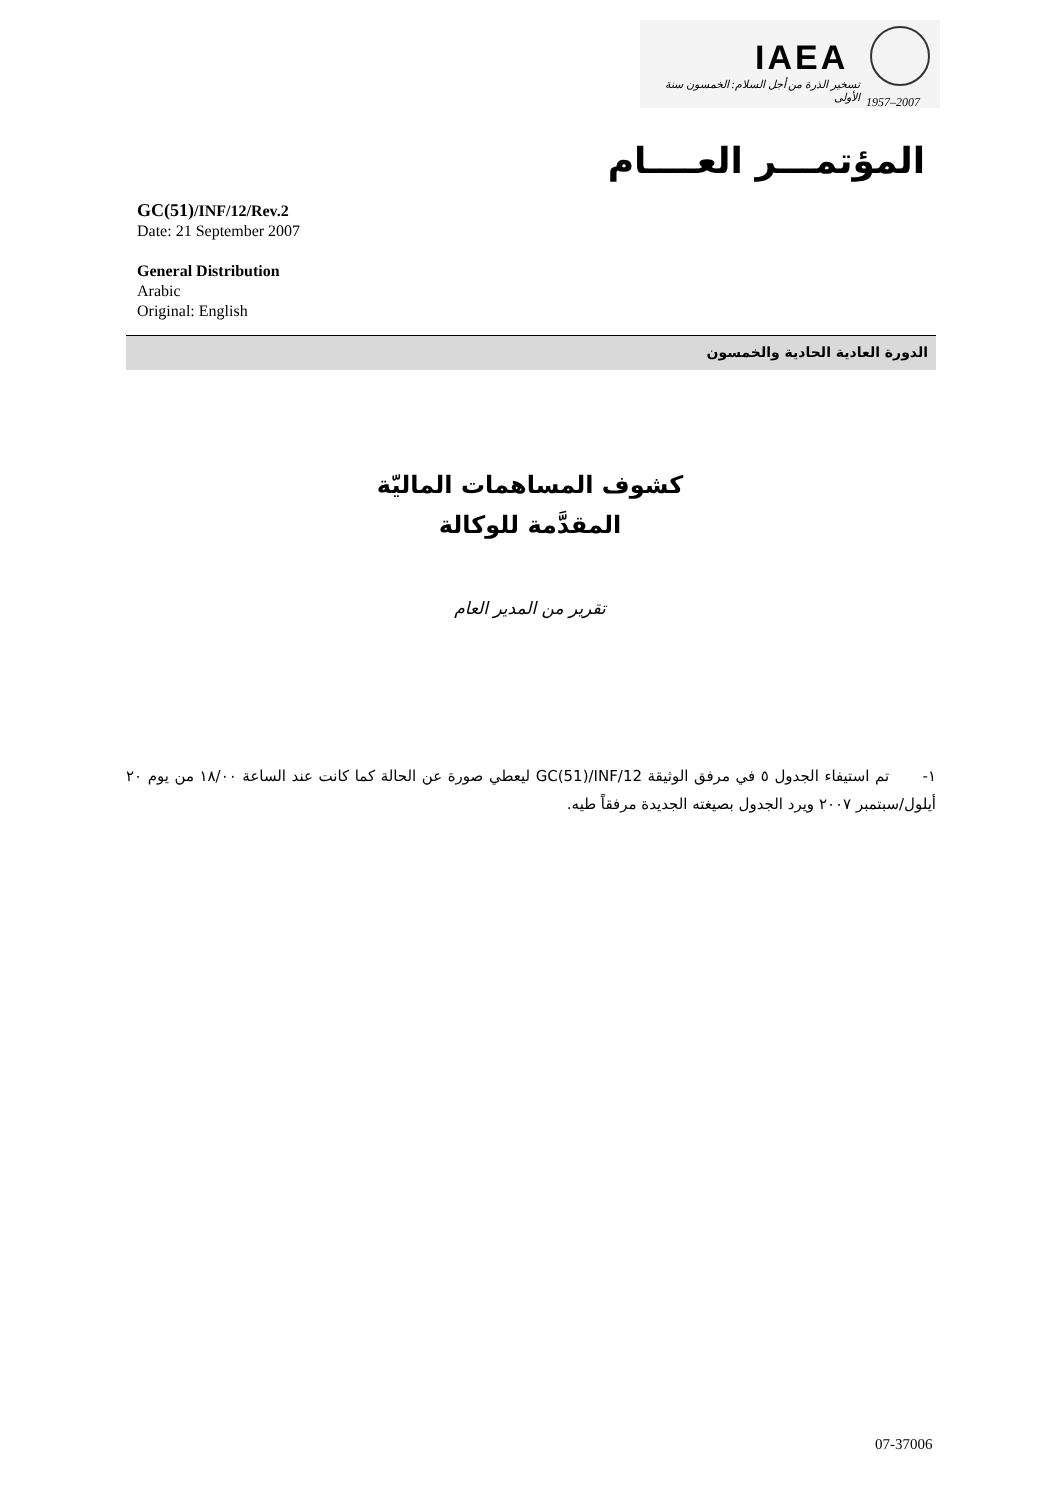IAEA
تسخير الذرة من أجل السلام: الخمسون سنة الأولى
1957–2007
المؤتمـــر العــــام
GC(51)/INF/12/Rev.2
Date: 21 September 2007
General Distribution
Arabic
Original: English
الدورة العادية الحادية والخمسون
كشوف المساهمات الماليّة
المقدَّمة للوكالة
تقرير من المدير العام
١- تم استيفاء الجدول ٥ في مرفق الوثيقة GC(51)/INF/12 ليعطي صورة عن الحالة كما كانت عند الساعة ١٨/٠٠ من يوم ٢٠ أيلول/سبتمبر ٢٠٠٧ ويرد الجدول بصيغته الجديدة مرفقاً طيه.
07-37006